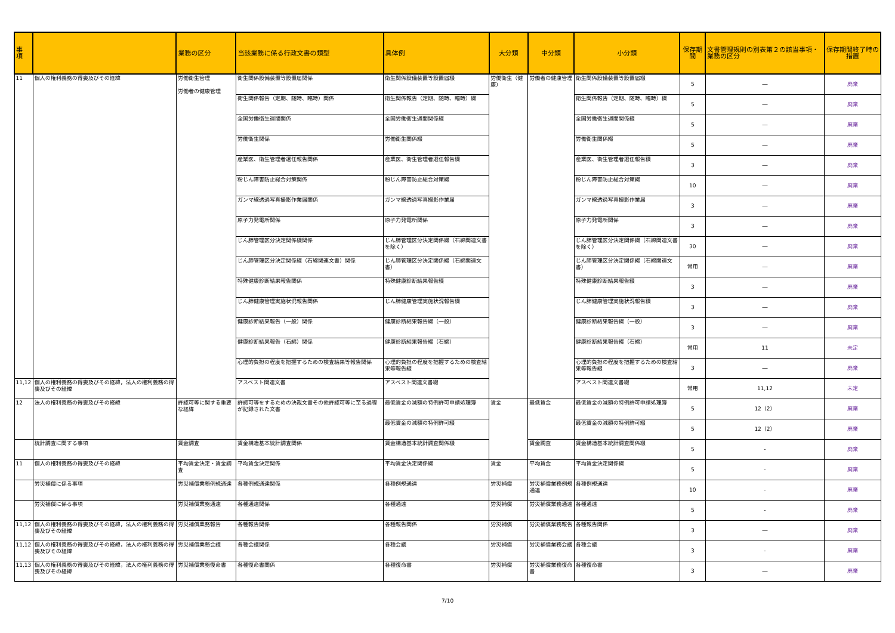| 事 項 | | 業務の区分 | 当該業務に係る行政文書の類型 | 具体例 | 大分類 | 中分類 | 小分類 | 保存期間 | 文書管理規則の別表第２の該当事項・業務の区分 | 保存期間終了時の措置 |
| --- | --- | --- | --- | --- | --- | --- | --- | --- | --- | --- |
| 11 | 個人の権利義務の得喪及びその経緯 | 労働衛生管理 労働者の健康管理 | 衛生関係設備装置等設置届関係 | 衛生関係設備装置等設置届綴 | 労働衛生（健康） | 労働者の健康管理 | 衛生関係設備装置等設置届綴 | 5 | ― | 廃棄 |
| | | | 衛生関係報告（定期、随時、臨時）関係 | 衛生関係報告（定期、随時、臨時）綴 | | | 衛生関係報告（定期、随時、臨時）綴 | 5 | ― | 廃棄 |
| | | | 全国労働衛生週間関係 | 全国労働衛生週間関係綴 | | | 全国労働衛生週間関係綴 | 5 | ― | 廃棄 |
| | | | 労働衛生関係 | 労働衛生関係綴 | | | 労働衛生関係綴 | 5 | ― | 廃棄 |
| | | | 産業医、衛生管理者選任報告関係 | 産業医、衛生管理者選任報告綴 | | | 産業医、衛生管理者選任報告綴 | 3 | ― | 廃棄 |
| | | | 粉じん障害防止総合対策関係 | 粉じん障害防止総合対策綴 | | | 粉じん障害防止総合対策綴 | 10 | ― | 廃棄 |
| | | | ガンマ線透過写真撮影作業届関係 | ガンマ線透過写真撮影作業届 | | | ガンマ線透過写真撮影作業届 | 3 | ― | 廃棄 |
| | | | 原子力発電所関係 | 原子力発電所関係 | | | 原子力発電所関係 | 3 | ― | 廃棄 |
| | | | じん肺管理区分決定関係綴関係 | じん肺管理区分決定関係綴（石綿関連文書を除く） | | | じん肺管理区分決定関係綴（石綿関連文書を除く） | 30 | ― | 廃棄 |
| | | | じん肺管理区分決定関係綴（石綿関連文書）関係 | じん肺管理区分決定関係綴（石綿関連文書） | | | じん肺管理区分決定関係綴（石綿関連文書） | 常用 | ― | 廃棄 |
| | | | 特殊健康診断結果報告関係 | 特殊健康診断結果報告綴 | | | 特殊健康診断結果報告綴 | 3 | ― | 廃棄 |
| | | | じん肺健康管理実施状況報告関係 | じん肺健康管理実施状況報告綴 | | | じん肺健康管理実施状況報告綴 | 3 | ― | 廃棄 |
| | | | 健康診断結果報告（一般）関係 | 健康診断結果報告綴（一般） | | | 健康診断結果報告綴（一般） | 3 | ― | 廃棄 |
| | | | 健康診断結果報告（石綿）関係 | 健康診断結果報告綴（石綿） | | | 健康診断結果報告綴（石綿） | 常用 | 11 | 未定 |
| | | | 心理的負担の程度を把握するための検査結果等報告関係 | 心理的負担の程度を把握するための検査結果等報告綴 | | | 心理的負担の程度を把握するための検査結果等報告綴 | 3 | ― | 廃棄 |
| 11,12 | 個人の権利義務の得喪及びその経緯，法人の権利義務の得喪及びその経緯 | | アスベスト関連文書 | アスベスト関連文書綴 | | | アスベスト関連文書綴 | 常用 | 11,12 | 未定 |
| 12 | 法人の権利義務の得喪及びその経緯 | 許認可等に関する重要な経緯 | 許認可等をするための決裁文書その他許認可等に至る過程が記録された文書 | 最低賃金の減額の特例許可申請処理簿 | 賃金 | 最低賃金 | 最低賃金の減額の特例許可申請処理簿 | 5 | 12（2） | 廃棄 |
| | | | | 最低賃金の減額の特例許可綴 | | | 最低賃金の減額の特例許可綴 | 5 | 12（2） | 廃棄 |
| | 統計調査に関する事項 | 賃金調査 | 賃金構造基本統計調査関係 | 賃金構造基本統計調査関係綴 | | 賃金調査 | 賃金構造基本統計調査関係綴 | 5 | - | 廃棄 |
| 11 | 個人の権利義務の得喪及びその経緯 | 平均賃金決定・賃金調査 | 平均賃金決定関係 | 平均賃金決定関係綴 | 賃金 | 平均賃金 | 平均賃金決定関係綴 | 5 | - | 廃棄 |
| | 労災補償に係る事項 | 労災補償業務例規通達 | 各種例規通達関係 | 各種例規通達 | 労災補償 | 労災補償業務例規通達 | 各種例規通達 | 10 | - | 廃棄 |
| | 労災補償に係る事項 | 労災補償業務通達 | 各種通達関係 | 各種通達 | 労災補償 | 労災補償業務通達 | 各種通達 | 5 | - | 廃棄 |
| 11,12 | 個人の権利義務の得喪及びその経緯，法人の権利義務の得喪及びその経緯 | 労災補償業務報告 | 各種報告関係 | 各種報告関係 | 労災補償 | 労災補償業務報告 | 各種報告関係 | 3 | ― | 廃棄 |
| 11,12 | 個人の権利義務の得喪及びその経緯，法人の権利義務の得喪及びその経緯 | 労災補償業務会議 | 各種会議関係 | 各種会議 | 労災補償 | 労災補償業務会議 | 各種会議 | 3 | - | 廃棄 |
| 11,13 | 個人の権利義務の得喪及びその経緯，法人の権利義務の得喪及びその経緯 | 労災補償業務復命書 | 各種復命書関係 | 各種復命書 | 労災補償 | 労災補償業務復命書 | 各種復命書 | 3 | ― | 廃棄 |
7/10